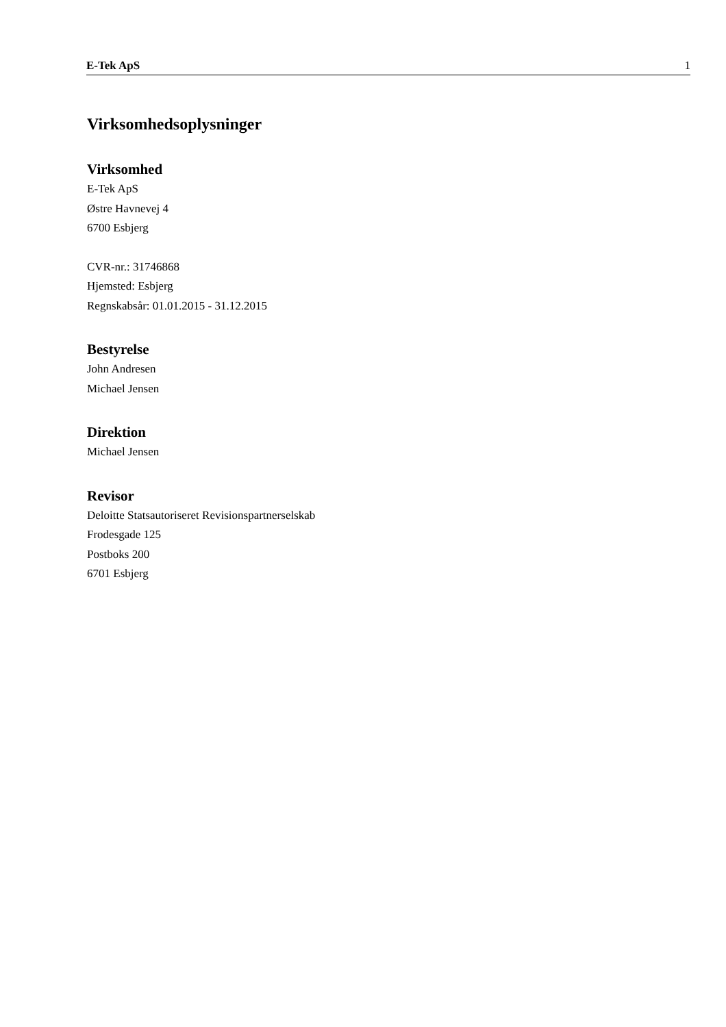E-Tek ApS 1
Virksomhedsoplysninger
Virksomhed
E-Tek ApS
Østre Havnevej 4
6700 Esbjerg
CVR-nr.: 31746868
Hjemsted: Esbjerg
Regnskabsår: 01.01.2015 - 31.12.2015
Bestyrelse
John Andresen
Michael Jensen
Direktion
Michael Jensen
Revisor
Deloitte Statsautoriseret Revisionspartnerselskab
Frodesgade 125
Postboks 200
6701 Esbjerg